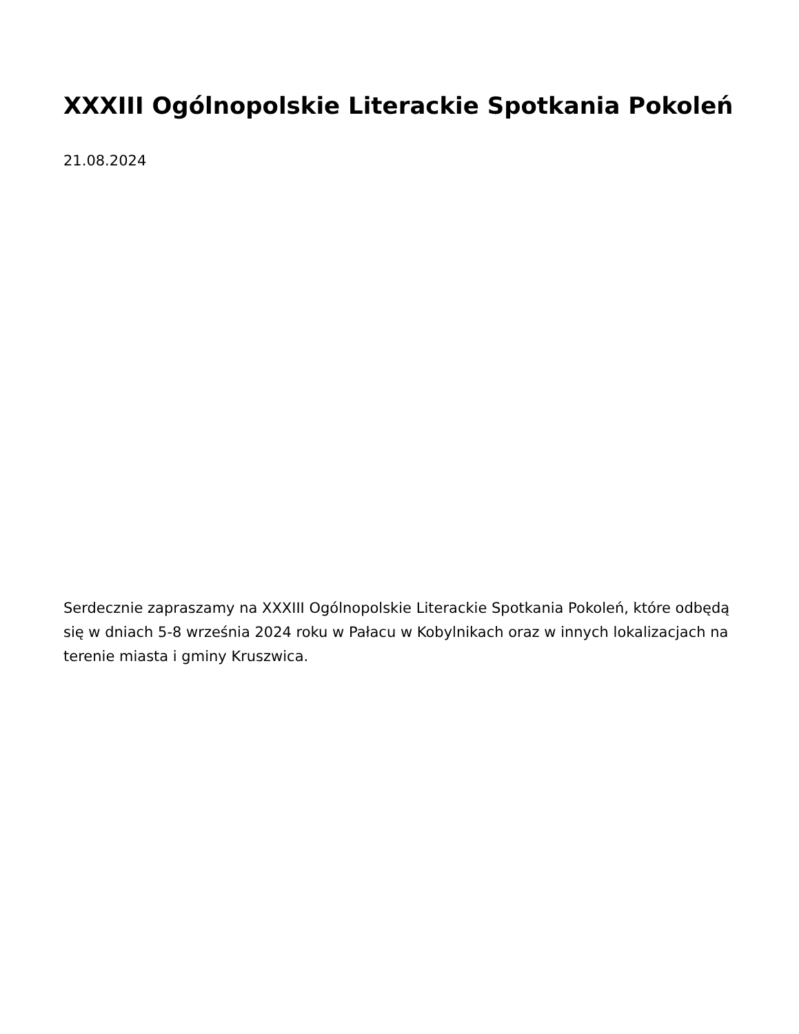XXXIII Ogólnopolskie Literackie Spotkania Pokoleń
21.08.2024
Serdecznie zapraszamy na XXXIII Ogólnopolskie Literackie Spotkania Pokoleń, które odbędą się w dniach 5-8 września 2024 roku w Pałacu w Kobylnikach oraz w innych lokalizacjach na terenie miasta i gminy Kruszwica.